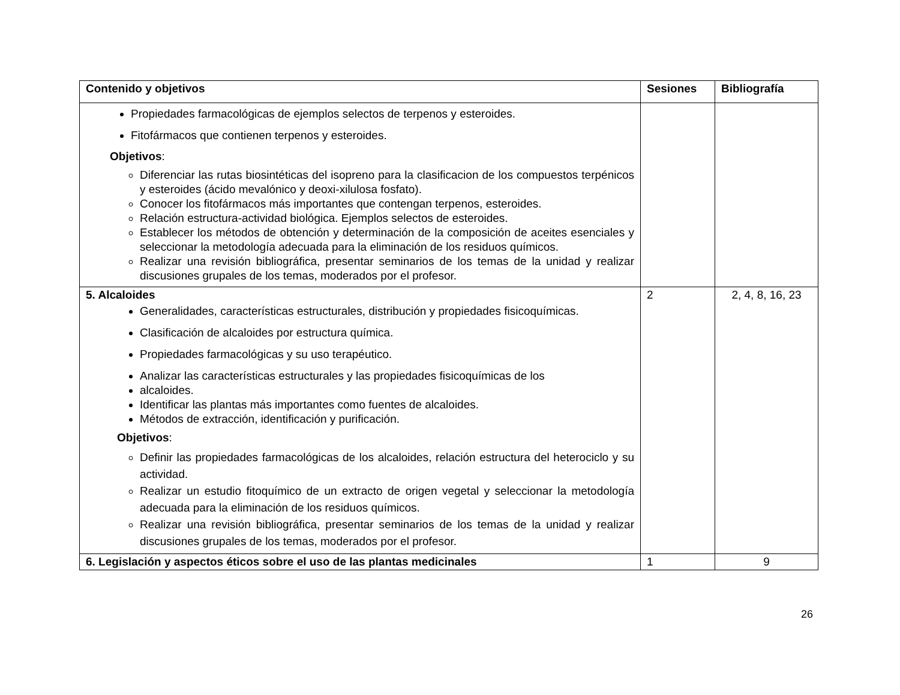| Contenido y objetivos | Sesiones | Bibliografía |
| --- | --- | --- |
| Propiedades farmacológicas de ejemplos selectos de terpenos y esteroides. Fitofármacos que contienen terpenos y esteroides. Objetivos : Diferenciar las rutas biosintéticas del isopreno para la clasificacion de los compuestos terpénicos y esteroides (ácido mevalónico y deoxi-xilulosa fosfato). Conocer los fitofármacos más importantes que contengan terpenos, esteroides. Relación estructura-actividad biológica. Ejemplos selectos de esteroides. Establecer los métodos de obtención y determinación de la composición de aceites esenciales y seleccionar la metodología adecuada para la eliminación de los residuos químicos. Realizar una revisión bibliográfica, presentar seminarios de los temas de la unidad y realizar discusiones grupales de los temas, moderados por el profesor. | | |
| 5. Alcaloides Generalidades, características estructurales, distribución y propiedades fisicoquímicas. Clasificación de alcaloides por estructura química. Propiedades farmacológicas y su uso terapéutico. Analizar las características estructurales y las propiedades fisicoquímicas de los alcaloides. Identificar las plantas más importantes como fuentes de alcaloides. Métodos de extracción, identificación y purificación. Objetivos : Definir las propiedades farmacológicas de los alcaloides, relación estructura del heterociclo y su actividad. Realizar un estudio fitoquímico de un extracto de origen vegetal y seleccionar la metodología adecuada para la eliminación de los residuos químicos. Realizar una revisión bibliográfica, presentar seminarios de los temas de la unidad y realizar discusiones grupales de los temas, moderados por el profesor. | 2 | 2, 4, 8, 16, 23 |
| 6. Legislación y aspectos éticos sobre el uso de las plantas medicinales | 1 | 9 |
26